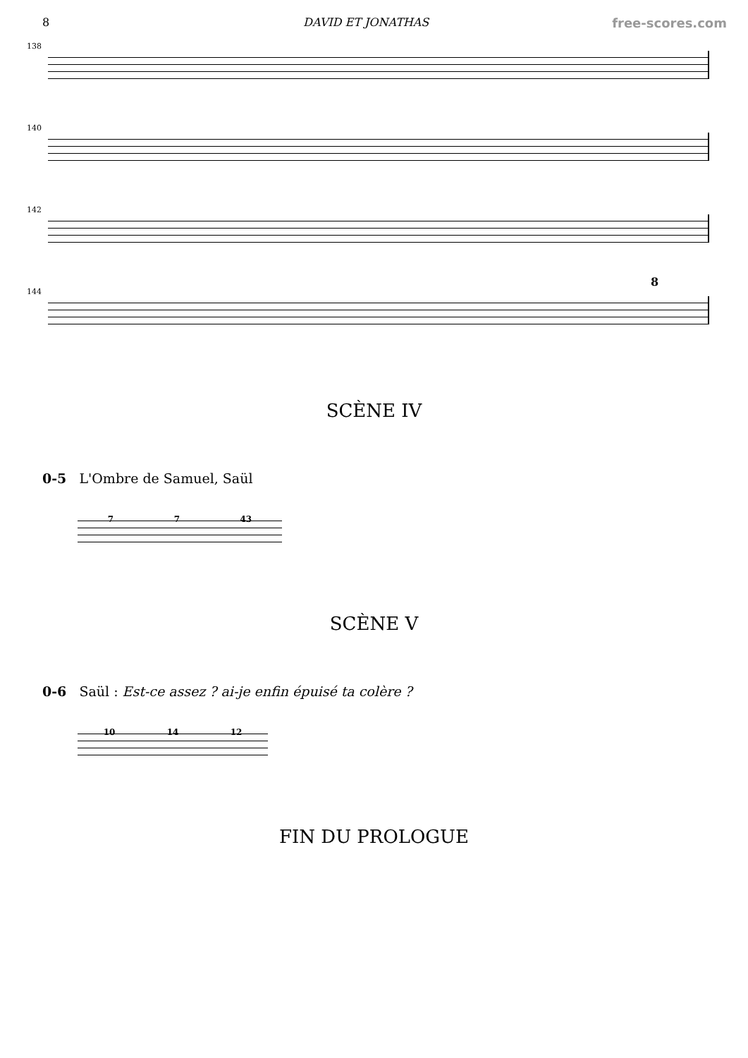8 DAVID ET JONATHAS free-scores.com
138
140
142
144
8
SCÈNE IV
0-5 L'Ombre de Samuel, Saül
7 7 43
SCÈNE V
0-6 Saül : Est-ce assez ? ai-je enfin épuisé ta colère ?
10 14 12
FIN DU PROLOGUE